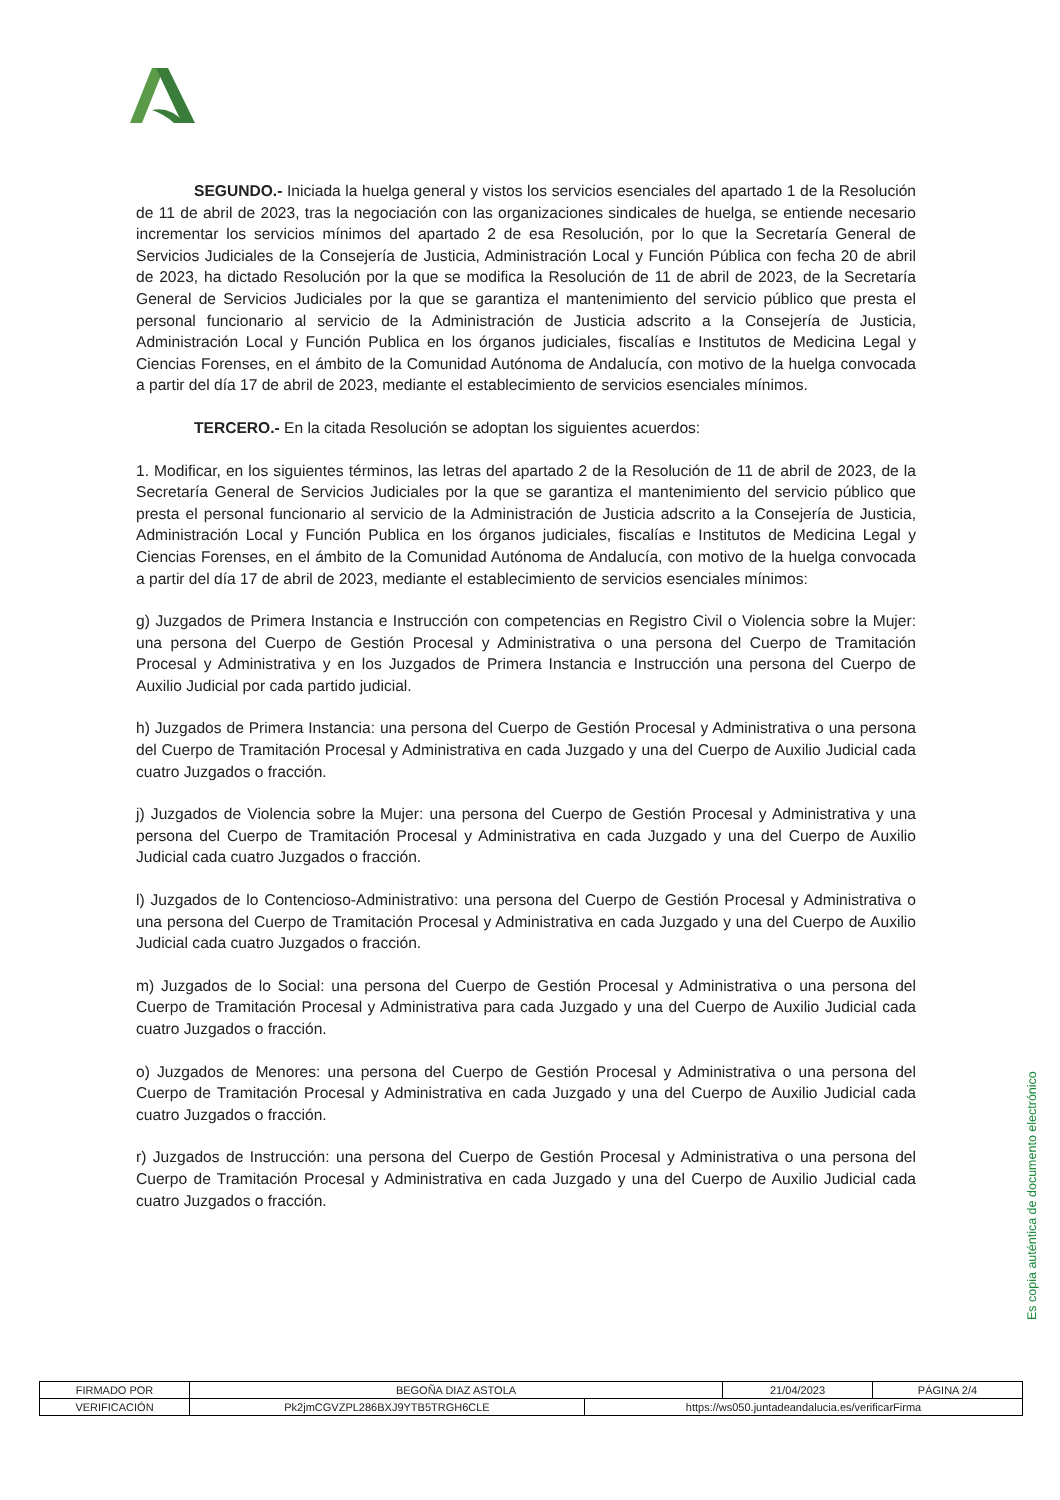SEGUNDO.- Iniciada la huelga general y vistos los servicios esenciales del apartado 1 de la Resolución de 11 de abril de 2023, tras la negociación con las organizaciones sindicales de huelga, se entiende necesario incrementar los servicios mínimos del apartado 2 de esa Resolución, por lo que la Secretaría General de Servicios Judiciales de la Consejería de Justicia, Administración Local y Función Pública con fecha 20 de abril de 2023, ha dictado Resolución por la que se modifica la Resolución de 11 de abril de 2023, de la Secretaría General de Servicios Judiciales por la que se garantiza el mantenimiento del servicio público que presta el personal funcionario al servicio de la Administración de Justicia adscrito a la Consejería de Justicia, Administración Local y Función Publica en los órganos judiciales, fiscalías e Institutos de Medicina Legal y Ciencias Forenses, en el ámbito de la Comunidad Autónoma de Andalucía, con motivo de la huelga convocada a partir del día 17 de abril de 2023, mediante el establecimiento de servicios esenciales mínimos.
TERCERO.- En la citada Resolución se adoptan los siguientes acuerdos:
1. Modificar, en los siguientes términos, las letras del apartado 2 de la Resolución de 11 de abril de 2023, de la Secretaría General de Servicios Judiciales por la que se garantiza el mantenimiento del servicio público que presta el personal funcionario al servicio de la Administración de Justicia adscrito a la Consejería de Justicia, Administración Local y Función Publica en los órganos judiciales, fiscalías e Institutos de Medicina Legal y Ciencias Forenses, en el ámbito de la Comunidad Autónoma de Andalucía, con motivo de la huelga convocada a partir del día 17 de abril de 2023, mediante el establecimiento de servicios esenciales mínimos:
g) Juzgados de Primera Instancia e Instrucción con competencias en Registro Civil o Violencia sobre la Mujer: una persona del Cuerpo de Gestión Procesal y Administrativa o una persona del Cuerpo de Tramitación Procesal y Administrativa y en los Juzgados de Primera Instancia e Instrucción una persona del Cuerpo de Auxilio Judicial por cada partido judicial.
h) Juzgados de Primera Instancia: una persona del Cuerpo de Gestión Procesal y Administrativa o una persona del Cuerpo de Tramitación Procesal y Administrativa en cada Juzgado y una del Cuerpo de Auxilio Judicial cada cuatro Juzgados o fracción.
j) Juzgados de Violencia sobre la Mujer: una persona del Cuerpo de Gestión Procesal y Administrativa y una persona del Cuerpo de Tramitación Procesal y Administrativa en cada Juzgado y una del Cuerpo de Auxilio Judicial cada cuatro Juzgados o fracción.
l) Juzgados de lo Contencioso-Administrativo: una persona del Cuerpo de Gestión Procesal y Administrativa o una persona del Cuerpo de Tramitación Procesal y Administrativa en cada Juzgado y una del Cuerpo de Auxilio Judicial cada cuatro Juzgados o fracción.
m) Juzgados de lo Social: una persona del Cuerpo de Gestión Procesal y Administrativa o una persona del Cuerpo de Tramitación Procesal y Administrativa para cada Juzgado y una del Cuerpo de Auxilio Judicial cada cuatro Juzgados o fracción.
o) Juzgados de Menores: una persona del Cuerpo de Gestión Procesal y Administrativa o una persona del Cuerpo de Tramitación Procesal y Administrativa en cada Juzgado y una del Cuerpo de Auxilio Judicial cada cuatro Juzgados o fracción.
r) Juzgados de Instrucción: una persona del Cuerpo de Gestión Procesal y Administrativa o una persona del Cuerpo de Tramitación Procesal y Administrativa en cada Juzgado y una del Cuerpo de Auxilio Judicial cada cuatro Juzgados o fracción.
Es copia auténtica de documento electrónico
| FIRMADO POR | BEGOÑA DIAZ ASTOLA | | 21/04/2023 | PÁGINA 2/4 |
| VERIFICACIÓN | Pk2jmCGVZPL286BXJ9YTB5TRGH6CLE | https://ws050.juntadeandalucia.es/verificarFirma | | |